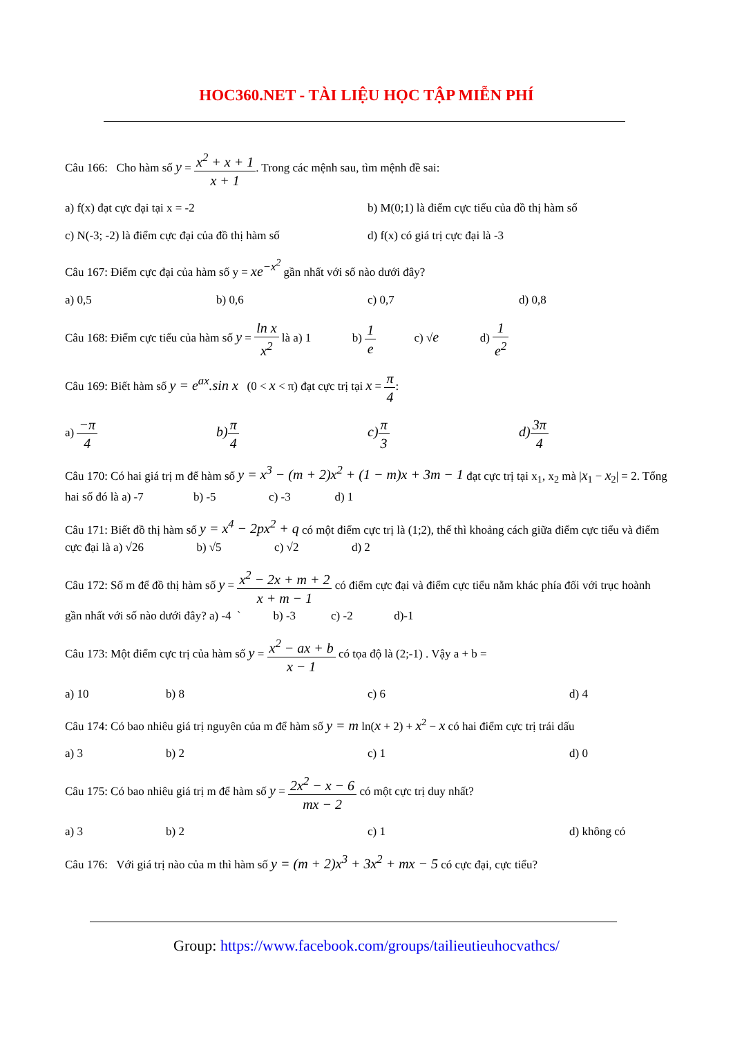HOC360.NET - TÀI LIỆU HỌC TẬP MIỄN PHÍ
Câu 166: Cho hàm số y = x<sup>2</sup> + x + 1 x + 1. Trong các mệnh sau, tìm mệnh đề sai:
a) f(x) đạt cực đại tại x = -2 b) M(0;1) là điểm cực tiểu của đồ thị hàm số
c) N(-3; -2) là điểm cực đại của đồ thị hàm số d) f(x) có giá trị cực đại là -3
Câu 167: Điểm cực đại của hàm số y = xe<sup>−x<sup>2</sup></sup> gần nhất với số nào dưới đây?
a) 0,5 b) 0,6 c) 0,7 d) 0,8
Câu 168: Điểm cực tiểu của hàm số y = ln x x<sup>2</sup> là a) 1 b) 1 e c) √e d) 1 e<sup>2</sup>
Câu 169: Biết hàm số y = e<sup>ax</sup>.sin x (0 < x < π) đạt cực trị tại x = π 4:
a) −π 4 b) π 4 c) π 3 d) 3π 4
Câu 170: Có hai giá trị m để hàm số y = x<sup>3</sup> − (m + 2)x<sup>2</sup> + (1 − m)x + 3m − 1 đạt cực trị tại x<sub>1</sub>, x<sub>2</sub> mà |x<sub>1</sub> − x<sub>2</sub>| = 2. Tổng hai số đó là a) -7 b) -5 c) -3 d) 1
Câu 171: Biết đồ thị hàm số y = x<sup>4</sup> − 2px<sup>2</sup> + q có một điểm cực trị là (1;2), thế thì khoảng cách giữa điểm cực tiểu và điểm cực đại là a) √26 b) √5 c) √2 d) 2
Câu 172: Số m để đồ thị hàm số y = x<sup>2</sup> − 2x + m + 2 x + m − 1 có điểm cực đại và điểm cực tiểu nằm khác phía đối với trục hoành gần nhất với số nào dưới đây? a) -4 ` b) -3 c) -2 d)-1
Câu 173: Một điểm cực trị của hàm số y = x<sup>2</sup> − ax + b x − 1 có tọa độ là (2;-1) . Vậy a + b =
a) 10 b) 8 c) 6 d) 4
Câu 174: Có bao nhiêu giá trị nguyên của m để hàm số y = m ln(x + 2) + x<sup>2</sup> − x có hai điểm cực trị trái dấu
a) 3 b) 2 c) 1 d) 0
Câu 175: Có bao nhiêu giá trị m để hàm số y = 2x<sup>2</sup> − x − 6 mx − 2 có một cực trị duy nhất?
a) 3 b) 2 c) 1 d) không có
Câu 176: Với giá trị nào của m thì hàm số y = (m + 2)x<sup>3</sup> + 3x<sup>2</sup> + mx − 5 có cực đại, cực tiểu?
Group: https://www.facebook.com/groups/tailieutieuhocvathcs/